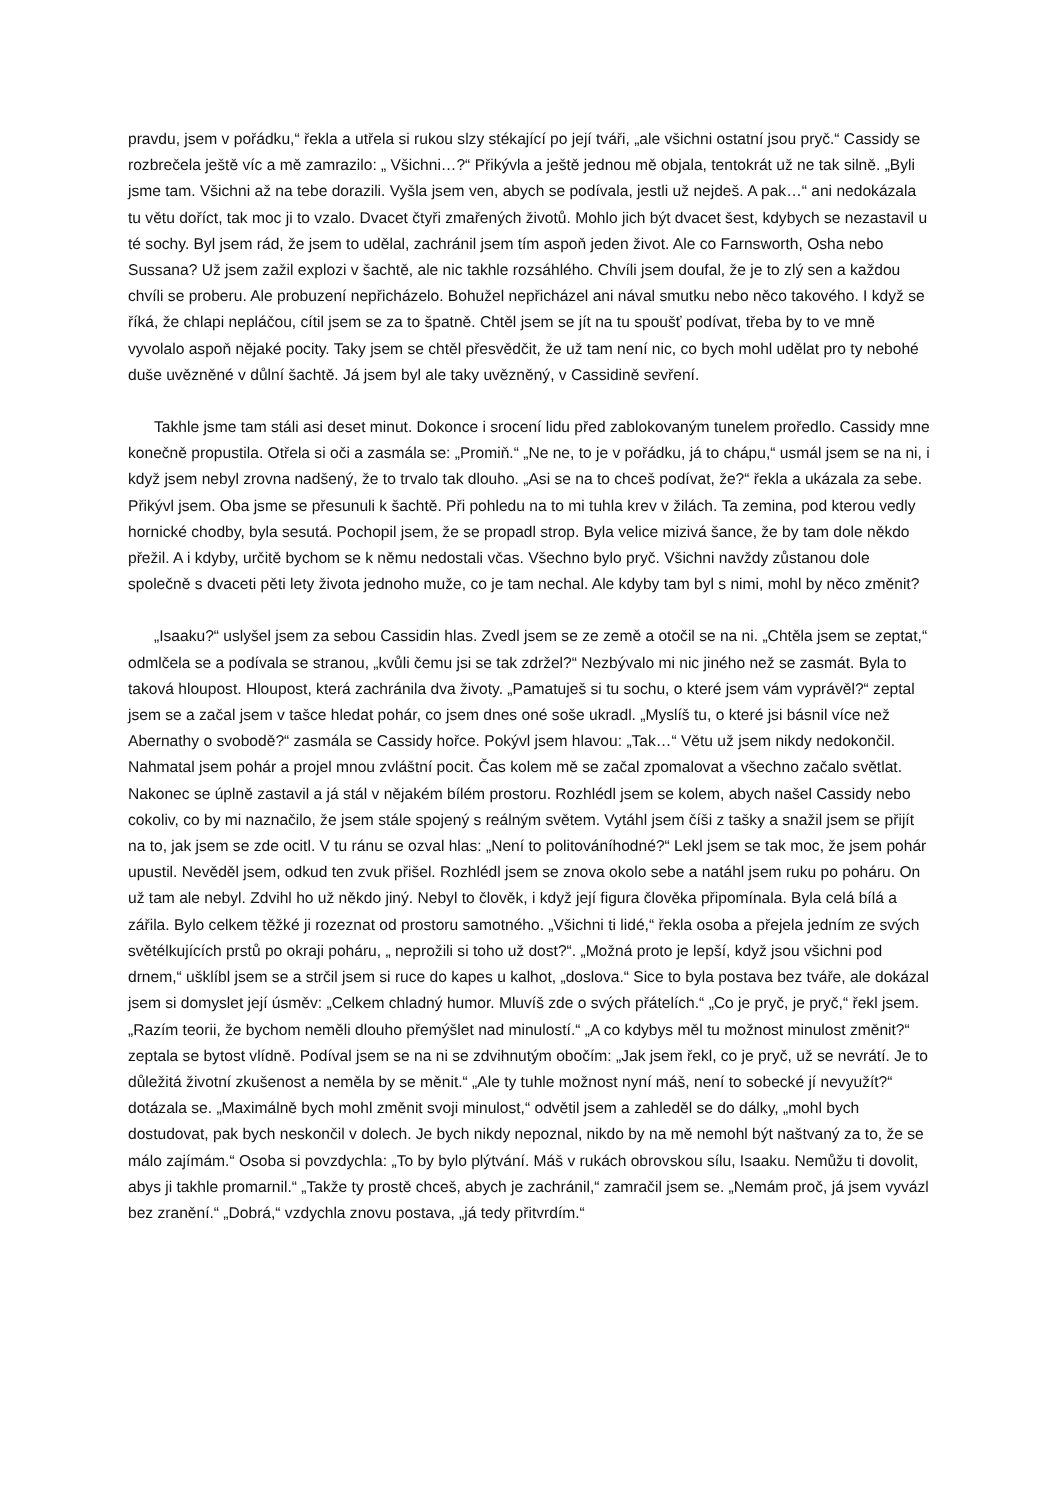pravdu, jsem v pořádku,“ řekla a utřela si rukou slzy stékající po její tváři, „ale všichni ostatní jsou pryč.“ Cassidy se rozbrečela ještě víc a mě zamrazilo: „ Všichni…?“ Přikývla a ještě jednou mě objala, tentokrát už ne tak silně. „Byli jsme tam. Všichni až na tebe dorazili. Vyšla jsem ven, abych se podívala, jestli už nejdeš. A pak…“ ani nedokázala tu větu doříct, tak moc ji to vzalo. Dvacet čtyři zmařených životů. Mohlo jich být dvacet šest, kdybych se nezastavil u té sochy. Byl jsem rád, že jsem to udělal, zachránil jsem tím aspoň jeden život. Ale co Farnsworth, Osha nebo Sussana? Už jsem zažil explozi v šachtě, ale nic takhle rozsáhlého. Chvíli jsem doufal, že je to zlý sen a každou chvíli se proberu. Ale probuzení nepřicházelo. Bohužel nepřicházel ani nával smutku nebo něco takového. I když se říká, že chlapi nepláčou, cítil jsem se za to špatně. Chtěl jsem se jít na tu spoušť podívat, třeba by to ve mně vyvolalo aspoň nějaké pocity. Taky jsem se chtěl přesvědčit, že už tam není nic, co bych mohl udělat pro ty nebohé duše uvězněné v důlní šachtě. Já jsem byl ale taky uvězněný, v Cassidině sevření.
Takhle jsme tam stáli asi deset minut. Dokonce i srocení lidu před zablokovaným tunelem proředlo. Cassidy mne konečně propustila. Otřela si oči a zasmála se: „Promiň.“ „Ne ne, to je v pořádku, já to chápu,“ usmál jsem se na ni, i když jsem nebyl zrovna nadšený, že to trvalo tak dlouho. „Asi se na to chceš podívat, že?“ řekla a ukázala za sebe. Přikývl jsem. Oba jsme se přesunuli k šachtě. Při pohledu na to mi tuhla krev v žilách. Ta zemina, pod kterou vedly hornické chodby, byla sesutá. Pochopil jsem, že se propadl strop. Byla velice mizivá šance, že by tam dole někdo přežil. A i kdyby, určitě bychom se k němu nedostali včas. Všechno bylo pryč. Všichni navždy zůstanou dole společně s dvaceti pěti lety života jednoho muže, co je tam nechal. Ale kdyby tam byl s nimi, mohl by něco změnit?
„Isaaku?“ uslyšel jsem za sebou Cassidin hlas. Zvedl jsem se ze země a otočil se na ni. „Chtěla jsem se zeptat,“ odmlčela se a podívala se stranou, „kvůli čemu jsi se tak zdržel?“ Nezbývalo mi nic jiného než se zasmát. Byla to taková hloupost. Hloupost, která zachránila dva životy. „Pamatuješ si tu sochu, o které jsem vám vyprávěl?“ zeptal jsem se a začal jsem v tašce hledat pohár, co jsem dnes oné soše ukradl. „Myslíš tu, o které jsi básnil více než Abernathy o svobodě?“ zasmála se Cassidy hořce. Pokývl jsem hlavou: „Tak…“ Větu už jsem nikdy nedokončil. Nahmatal jsem pohár a projel mnou zvláštní pocit. Čas kolem mě se začal zpomalovat a všechno začalo světlat. Nakonec se úplně zastavil a já stál v nějakém bílém prostoru. Rozhlédl jsem se kolem, abych našel Cassidy nebo cokoliv, co by mi naznačilo, že jsem stále spojený s reálným světem. Vytáhl jsem číši z tašky a snažil jsem se přijít na to, jak jsem se zde ocitl. V tu ránu se ozval hlas: „Není to politováníhodné?“ Lekl jsem se tak moc, že jsem pohár upustil. Nevěděl jsem, odkud ten zvuk přišel. Rozhlédl jsem se znova okolo sebe a natáhl jsem ruku po poháru. On už tam ale nebyl. Zdvihl ho už někdo jiný. Nebyl to člověk, i když její figura člověka připomínala. Byla celá bílá a zářila. Bylo celkem těžké ji rozeznat od prostoru samotného. „Všichni ti lidé,“ řekla osoba a přejela jedním ze svých světélkujících prstů po okraji poháru, „ neprožili si toho už dost?“. „Možná proto je lepší, když jsou všichni pod drnem,“ ušklíbl jsem se a strčil jsem si ruce do kapes u kalhot, „doslova.“ Sice to byla postava bez tváře, ale dokázal jsem si domyslet její úsměv: „Celkem chladný humor. Mluvíš zde o svých přátelích.“ „Co je pryč, je pryč,“ řekl jsem. „Razím teorii, že bychom neměli dlouho přemýšlet nad minulostí.“ „A co kdybys měl tu možnost minulost změnit?“ zeptala se bytost vlídně. Podíval jsem se na ni se zdvihnutým obočím: „Jak jsem řekl, co je pryč, už se nevrátí. Je to důležitá životní zkušenost a neměla by se měnit.“ „Ale ty tuhle možnost nyní máš, není to sobecké jí nevyužít?“ dotázala se. „Maximálně bych mohl změnit svoji minulost,“ odvětil jsem a zahleděl se do dálky, „mohl bych dostudovat, pak bych neskončil v dolech. Je bych nikdy nepoznal, nikdo by na mě nemohl být naštvaný za to, že se málo zajímám.“ Osoba si povzdychla: „To by bylo plýtvání. Máš v rukách obrovskou sílu, Isaaku. Nemůžu ti dovolit, abys ji takhle promarnil.“ „Takže ty prostě chceš, abych je zachránil,“ zamračil jsem se. „Nemám proč, já jsem vyvázl bez zranění.“ „Dobrá,“ vzdychla znovu postava, „já tedy přitvrdím.“